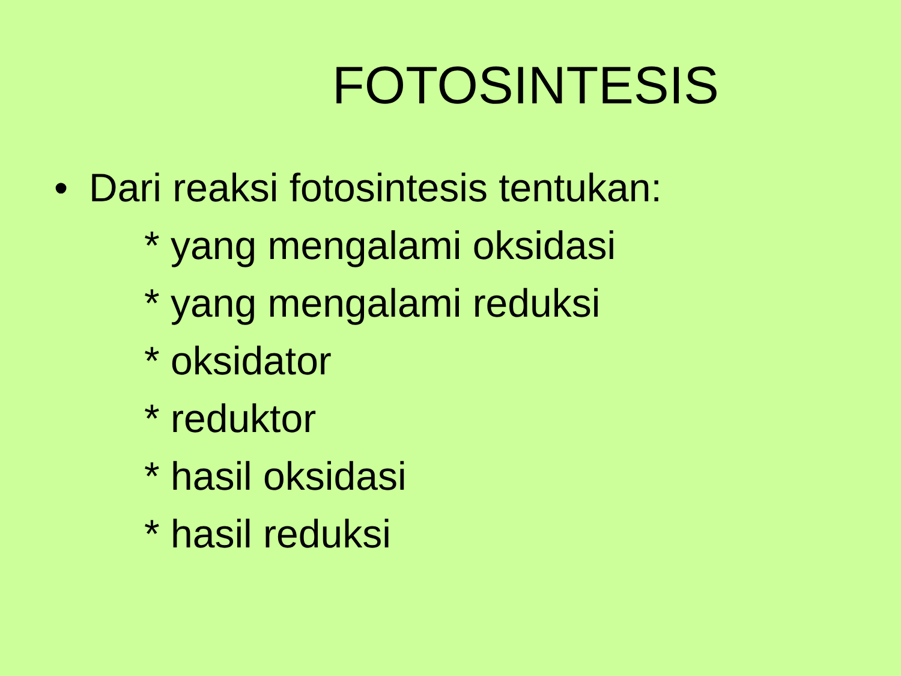FOTOSINTESIS
• Dari reaksi fotosintesis tentukan:
* yang mengalami oksidasi
* yang mengalami reduksi
* oksidator
* reduktor
* hasil oksidasi
* hasil reduksi